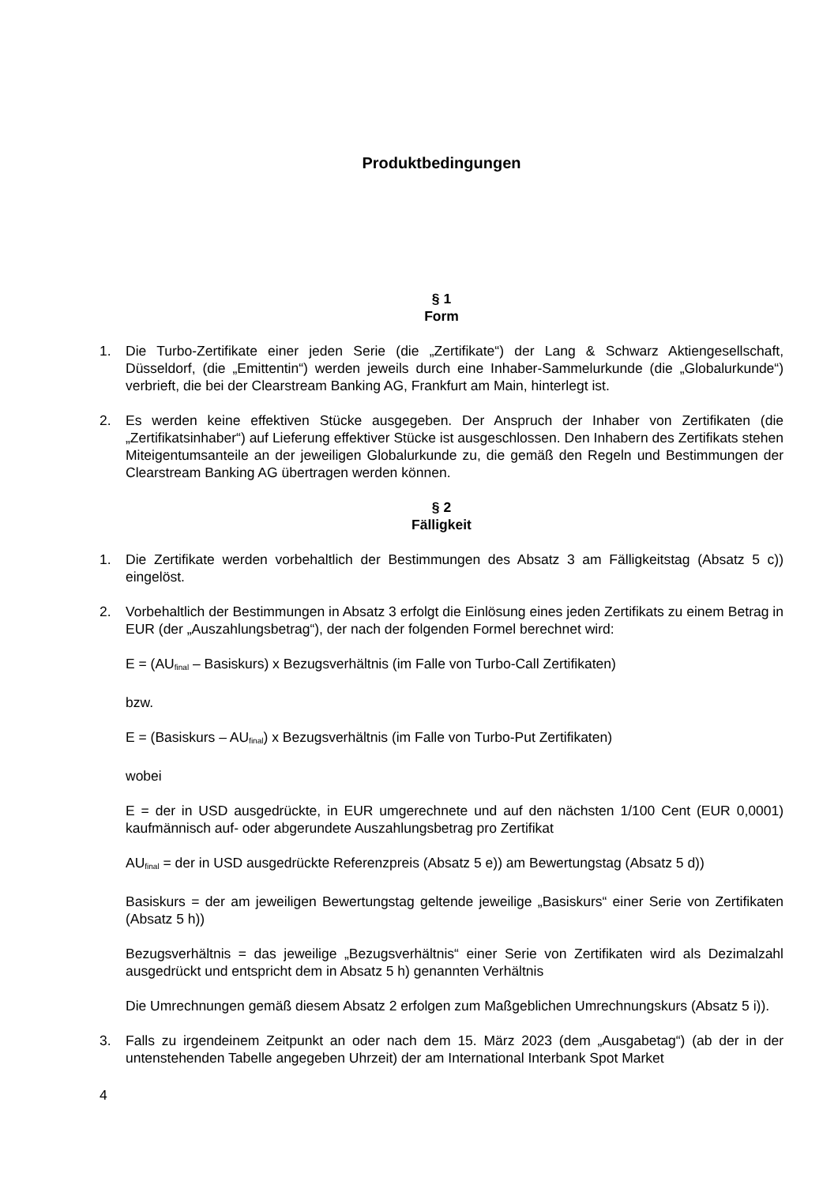Produktbedingungen
§ 1
Form
1. Die Turbo-Zertifikate einer jeden Serie (die „Zertifikate“) der Lang & Schwarz Aktiengesellschaft, Düsseldorf, (die „Emittentin“) werden jeweils durch eine Inhaber-Sammelurkunde (die „Globalurkunde“) verbrieft, die bei der Clearstream Banking AG, Frankfurt am Main, hinterlegt ist.
2. Es werden keine effektiven Stücke ausgegeben. Der Anspruch der Inhaber von Zertifikaten (die „Zertifikatsinhaber“) auf Lieferung effektiver Stücke ist ausgeschlossen. Den Inhabern des Zertifikats stehen Miteigentumsanteile an der jeweiligen Globalurkunde zu, die gemäß den Regeln und Bestimmungen der Clearstream Banking AG übertragen werden können.
§ 2
Fälligkeit
1. Die Zertifikate werden vorbehaltlich der Bestimmungen des Absatz 3 am Fälligkeitstag (Absatz 5 c)) eingelöst.
2. Vorbehaltlich der Bestimmungen in Absatz 3 erfolgt die Einlösung eines jeden Zertifikats zu einem Betrag in EUR (der „Auszahlungsbetrag“), der nach der folgenden Formel berechnet wird:
E = (AU<sub>final</sub> – Basiskurs) x Bezugsverhältnis (im Falle von Turbo-Call Zertifikaten)
bzw.
E = (Basiskurs – AU<sub>final</sub>) x Bezugsverhältnis (im Falle von Turbo-Put Zertifikaten)
wobei
E = der in USD ausgedrückte, in EUR umgerechnete und auf den nächsten 1/100 Cent (EUR 0,0001) kaufmännisch auf- oder abgerundete Auszahlungsbetrag pro Zertifikat
AU<sub>final</sub> = der in USD ausgedrückte Referenzpreis (Absatz 5 e)) am Bewertungstag (Absatz 5 d))
Basiskurs = der am jeweiligen Bewertungstag geltende jeweilige „Basiskurs“ einer Serie von Zertifikaten (Absatz 5 h))
Bezugsverhältnis = das jeweilige „Bezugsverhältnis“ einer Serie von Zertifikaten wird als Dezimalzahl ausgedrückt und entspricht dem in Absatz 5 h) genannten Verhältnis
Die Umrechnungen gemäß diesem Absatz 2 erfolgen zum Maßgeblichen Umrechnungskurs (Absatz 5 i)).
3. Falls zu irgendeinem Zeitpunkt an oder nach dem 15. März 2023 (dem „Ausgabetag“) (ab der in der untenstehenden Tabelle angegeben Uhrzeit) der am International Interbank Spot Market
4